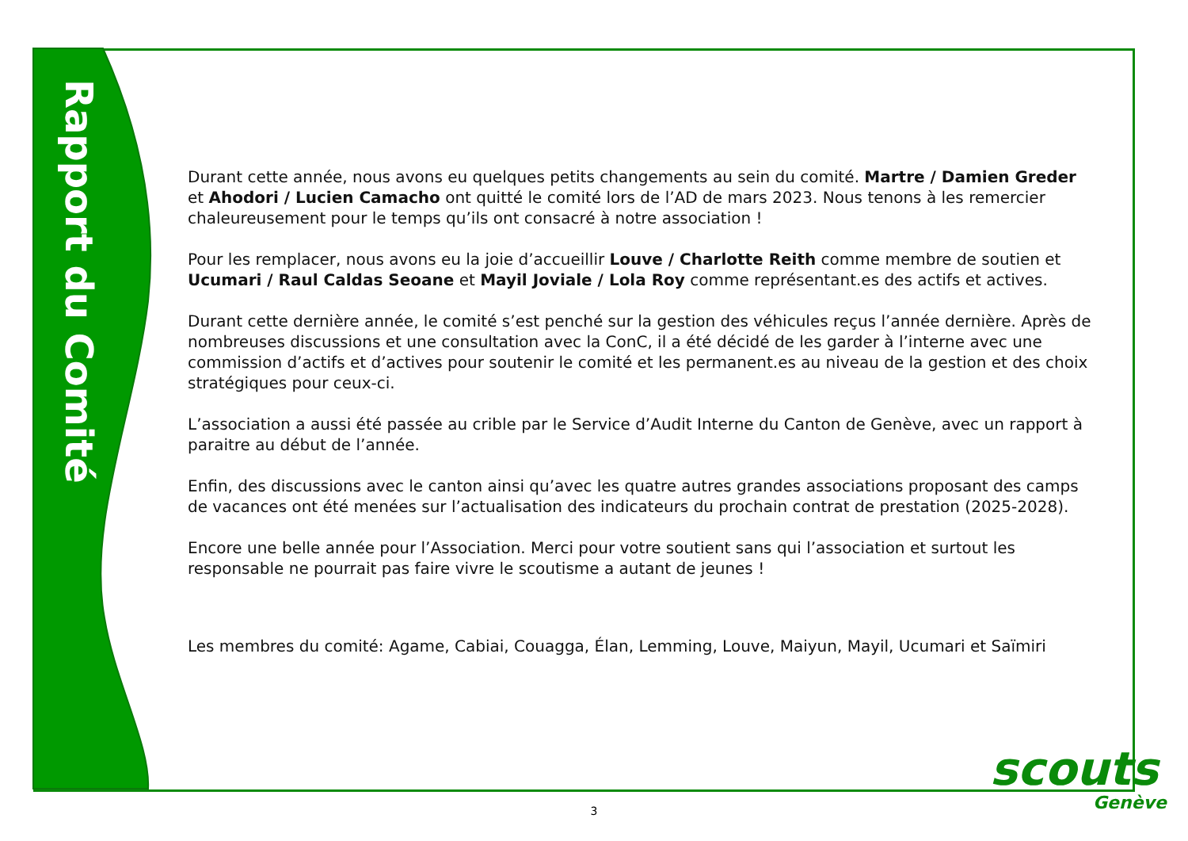Rapport du Comité
Durant cette année, nous avons eu quelques petits changements au sein du comité. Martre / Damien Greder et Ahodori / Lucien Camacho ont quitté le comité lors de l’AD de mars 2023. Nous tenons à les remercier chaleureusement pour le temps qu’ils ont consacré à notre association !
Pour les remplacer, nous avons eu la joie d’accueillir Louve / Charlotte Reith comme membre de soutien et Ucumari / Raul Caldas Seoane et Mayil Joviale / Lola Roy comme représentant.es des actifs et actives.
Durant cette dernière année, le comité s’est penché sur la gestion des véhicules reçus l’année dernière. Après de nombreuses discussions et une consultation avec la ConC, il a été décidé de les garder à l’interne avec une commission d’actifs et d’actives pour soutenir le comité et les permanent.es au niveau de la gestion et des choix stratégiques pour ceux-ci.
L’association a aussi été passée au crible par le Service d’Audit Interne du Canton de Genève, avec un rapport à paraitre au début de l’année.
Enfin, des discussions avec le canton ainsi qu’avec les quatre autres grandes associations proposant des camps de vacances ont été menées sur l’actualisation des indicateurs du prochain contrat de prestation (2025-2028).
Encore une belle année pour l’Association. Merci pour votre soutient sans qui l’association et surtout les responsable ne pourrait pas faire vivre le scoutisme a autant de jeunes !
Les membres du comité: Agame, Cabiai, Couagga, Élan, Lemming, Louve, Maiyun, Mayil, Ucumari et Saïmiri
3
scouts
Genève